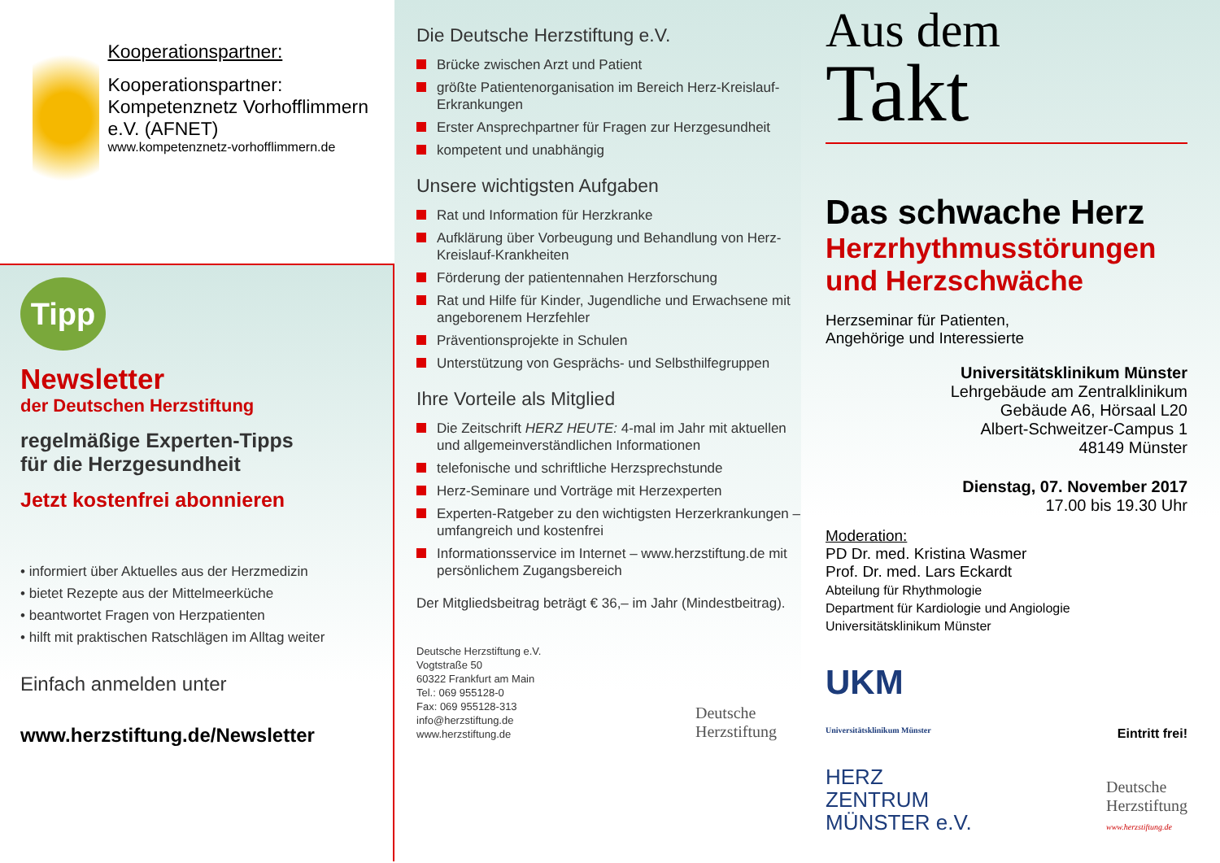Kooperationspartner:
Kooperationspartner: Kompetenznetz Vorhofflimmern e.V. (AFNET)
www.kompetenznetz-vorhofflimmern.de
Tipp
Newsletter
der Deutschen Herzstiftung
regelmäßige Experten-Tipps
für die Herzgesundheit
Jetzt kostenfrei abonnieren
• informiert über Aktuelles aus der Herzmedizin
• bietet Rezepte aus der Mittelmeerküche
• beantwortet Fragen von Herzpatienten
• hilft mit praktischen Ratschlägen im Alltag weiter
Einfach anmelden unter
www.herzstiftung.de/Newsletter
Die Deutsche Herzstiftung e.V.
Brücke zwischen Arzt und Patient
größte Patientenorganisation im Bereich Herz-Kreislauf-Erkrankungen
Erster Ansprechpartner für Fragen zur Herzgesundheit
kompetent und unabhängig
Unsere wichtigsten Aufgaben
Rat und Information für Herzkranke
Aufklärung über Vorbeugung und Behandlung von Herz-Kreislauf-Krankheiten
Förderung der patientennahen Herzforschung
Rat und Hilfe für Kinder, Jugendliche und Erwachsene mit angeborenem Herzfehler
Präventionsprojekte in Schulen
Unterstützung von Gesprächs- und Selbsthilfegruppen
Ihre Vorteile als Mitglied
Die Zeitschrift HERZ HEUTE: 4-mal im Jahr mit aktuellen und allgemeinverständlichen Informationen
telefonische und schriftliche Herzsprechstunde
Herz-Seminare und Vorträge mit Herzexperten
Experten-Ratgeber zu den wichtigsten Herzerkrankungen – umfangreich und kostenfrei
Informationsservice im Internet – www.herzstiftung.de mit persönlichem Zugangsbereich
Der Mitgliedsbeitrag beträgt € 36,– im Jahr (Mindestbeitrag).
Deutsche Herzstiftung e.V.
Vogtstraße 50
60322 Frankfurt am Main
Tel.: 069 955128-0
Fax: 069 955128-313
info@herzstiftung.de
www.herzstiftung.de
Deutsche
Herzstiftung
Aus dem
Takt
Das schwache Herz
Herzrhythmusstörungen und Herzschwäche
Herzseminar für Patienten,
Angehörige und Interessierte
Universitätsklinikum Münster
Lehrgebäude am Zentralklinikum
Gebäude A6, Hörsaal L20
Albert-Schweitzer-Campus 1
48149 Münster
Dienstag, 07. November 2017
17.00 bis 19.30 Uhr
Moderation:
PD Dr. med. Kristina Wasmer
Prof. Dr. med. Lars Eckardt
Abteilung für Rhythmologie
Department für Kardiologie und Angiologie
Universitätsklinikum Münster
UKM
Universitätsklinikum Münster
Eintritt frei!
HERZ
ZENTRUM
MÜNSTER e.V.
Deutsche
Herzstiftung
www.herzstiftung.de